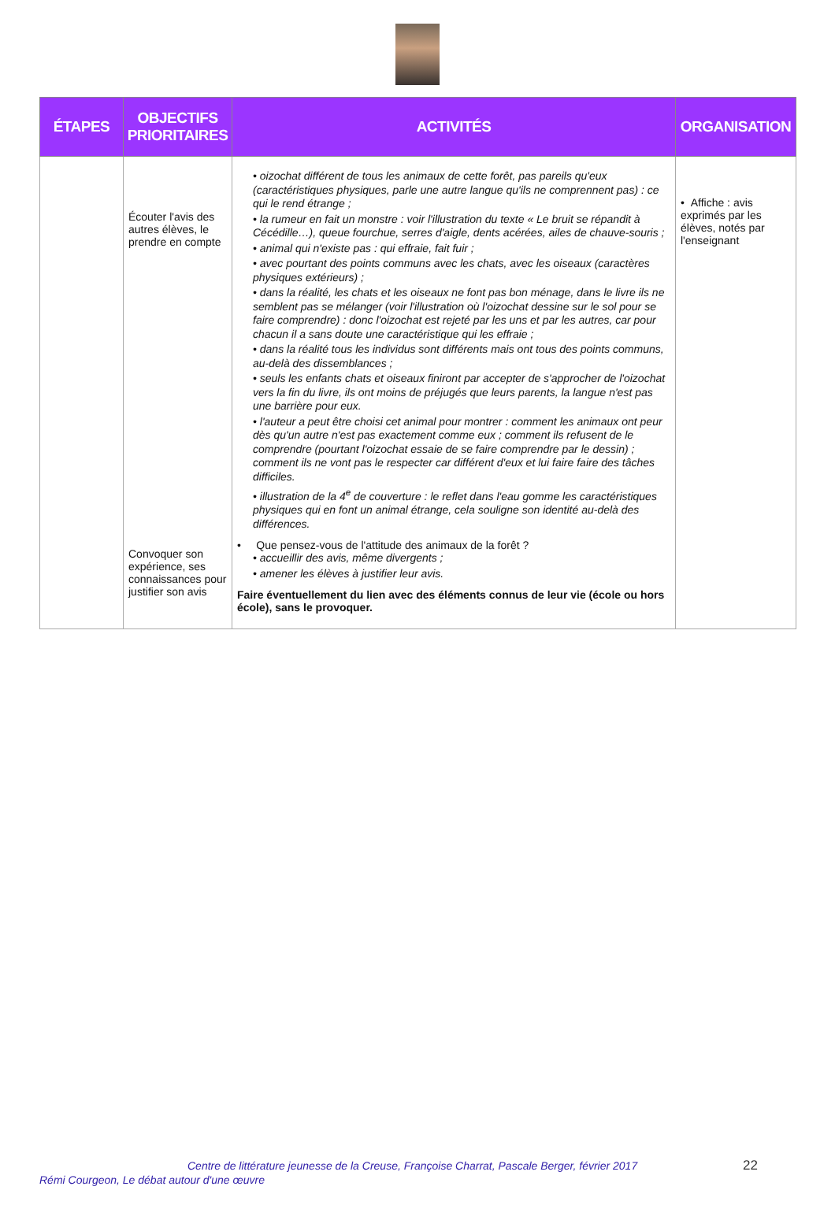| ÉTAPES | OBJECTIFS PRIORITAIRES | ACTIVITÉS | ORGANISATION |
| --- | --- | --- | --- |
| | Écouter l'avis des autres élèves, le prendre en compte Convoquer son expérience, ses connaissances pour justifier son avis | • oizochat différent de tous les animaux de cette forêt, pas pareils qu'eux (caractéristiques physiques, parle une autre langue qu'ils ne comprennent pas) : ce qui le rend étrange ; • la rumeur en fait un monstre : voir l'illustration du texte « Le bruit se répandit à Cécédille…), queue fourchue, serres d'aigle, dents acérées, ailes de chauve-souris ; • animal qui n'existe pas : qui effraie, fait fuir ; • avec pourtant des points communs avec les chats, avec les oiseaux (caractères physiques extérieurs) ; • dans la réalité, les chats et les oiseaux ne font pas bon ménage, dans le livre ils ne semblent pas se mélanger (voir l'illustration où l'oizochat dessine sur le sol pour se faire comprendre) : donc l'oizochat est rejeté par les uns et par les autres, car pour chacun il a sans doute une caractéristique qui les effraie ; • dans la réalité tous les individus sont différents mais ont tous des points communs, au-delà des dissemblances ; • seuls les enfants chats et oiseaux finiront par accepter de s'approcher de l'oizochat vers la fin du livre, ils ont moins de préjugés que leurs parents, la langue n'est pas une barrière pour eux. • l'auteur a peut être choisi cet animal pour montrer : comment les animaux ont peur dès qu'un autre n'est pas exactement comme eux ; comment ils refusent de le comprendre (pourtant l'oizochat essaie de se faire comprendre par le dessin) ; comment ils ne vont pas le respecter car différent d'eux et lui faire faire des tâches difficiles. • illustration de la 4<sup>e</sup> de couverture : le reflet dans l'eau gomme les caractéristiques physiques qui en font un animal étrange, cela souligne son identité au-delà des différences. • Que pensez-vous de l'attitude des animaux de la forêt ? • accueillir des avis, même divergents ; • amener les élèves à justifier leur avis. Faire éventuellement du lien avec des éléments connus de leur vie (école ou hors école), sans le provoquer. | • Affiche : avis exprimés par les élèves, notés par l'enseignant |
Centre de littérature jeunesse de la Creuse, Françoise Charrat, Pascale Berger, février 2017 22
Rémi Courgeon, Le débat autour d'une œuvre